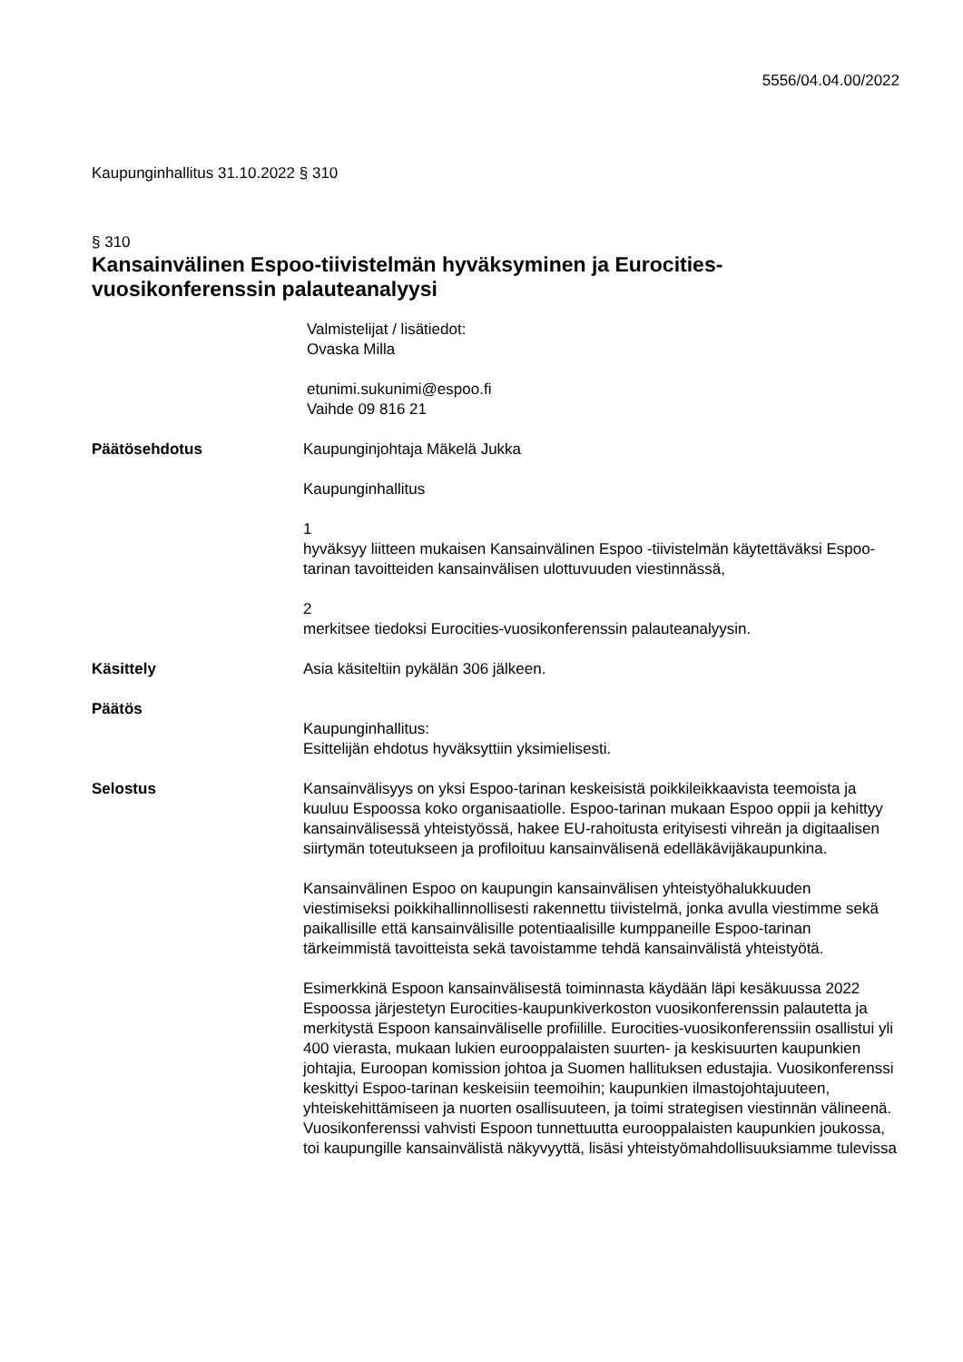5556/04.04.00/2022
Kaupunginhallitus 31.10.2022 § 310
§ 310
Kansainvälinen Espoo-tiivistelmän hyväksyminen ja Eurocities-vuosikonferenssin palauteanalyysi
Valmistelijat / lisätiedot:
Ovaska Milla
etunimi.sukunimi@espoo.fi
Vaihde 09 816 21
Päätösehdotus Kaupunginjohtaja Mäkelä Jukka
Kaupunginhallitus
1
hyväksyy liitteen mukaisen Kansainvälinen Espoo -tiivistelmän käytettäväksi Espoo-tarinan tavoitteiden kansainvälisen ulottuvuuden viestinnässä,
2
merkitsee tiedoksi Eurocities-vuosikonferenssin palauteanalyysin.
Käsittely Asia käsiteltiin pykälän 306 jälkeen.
Päätös
Kaupunginhallitus:
Esittelijän ehdotus hyväksyttiin yksimielisesti.
Selostus Kansainvälisyys on yksi Espoo-tarinan keskeisistä poikkileikkaavista teemoista ja kuuluu Espoossa koko organisaatiolle. Espoo-tarinan mukaan Espoo oppii ja kehittyy kansainvälisessä yhteistyössä, hakee EU-rahoitusta erityisesti vihreän ja digitaalisen siirtymän toteutukseen ja profiloituu kansainvälisenä edelläkävijäkaupunkina.
Kansainvälinen Espoo on kaupungin kansainvälisen yhteistyöhalukkuuden viestimiseksi poikkihallinnollisesti rakennettu tiivistelmä, jonka avulla viestimme sekä paikallisille että kansainvälisille potentiaalisille kumppaneille Espoo-tarinan tärkeimmistä tavoitteista sekä tavoistamme tehdä kansainvälistä yhteistyötä.
Esimerkkinä Espoon kansainvälisestä toiminnasta käydään läpi kesäkuussa 2022 Espoossa järjestetyn Eurocities-kaupunkiverkoston vuosikonferenssin palautetta ja merkitystä Espoon kansainväliselle profiilille. Eurocities-vuosikonferenssiin osallistui yli 400 vierasta, mukaan lukien eurooppalaisten suurten- ja keskisuurten kaupunkien johtajia, Euroopan komission johtoa ja Suomen hallituksen edustajia. Vuosikonferenssi keskittyi Espoo-tarinan keskeisiin teemoihin; kaupunkien ilmastojohtajuuteen, yhteiskehittämiseen ja nuorten osallisuuteen, ja toimi strategisen viestinnän välineenä. Vuosikonferenssi vahvisti Espoon tunnettuutta eurooppalaisten kaupunkien joukossa, toi kaupungille kansainvälistä näkyvyyttä, lisäsi yhteistyömahdollisuuksiamme tulevissa